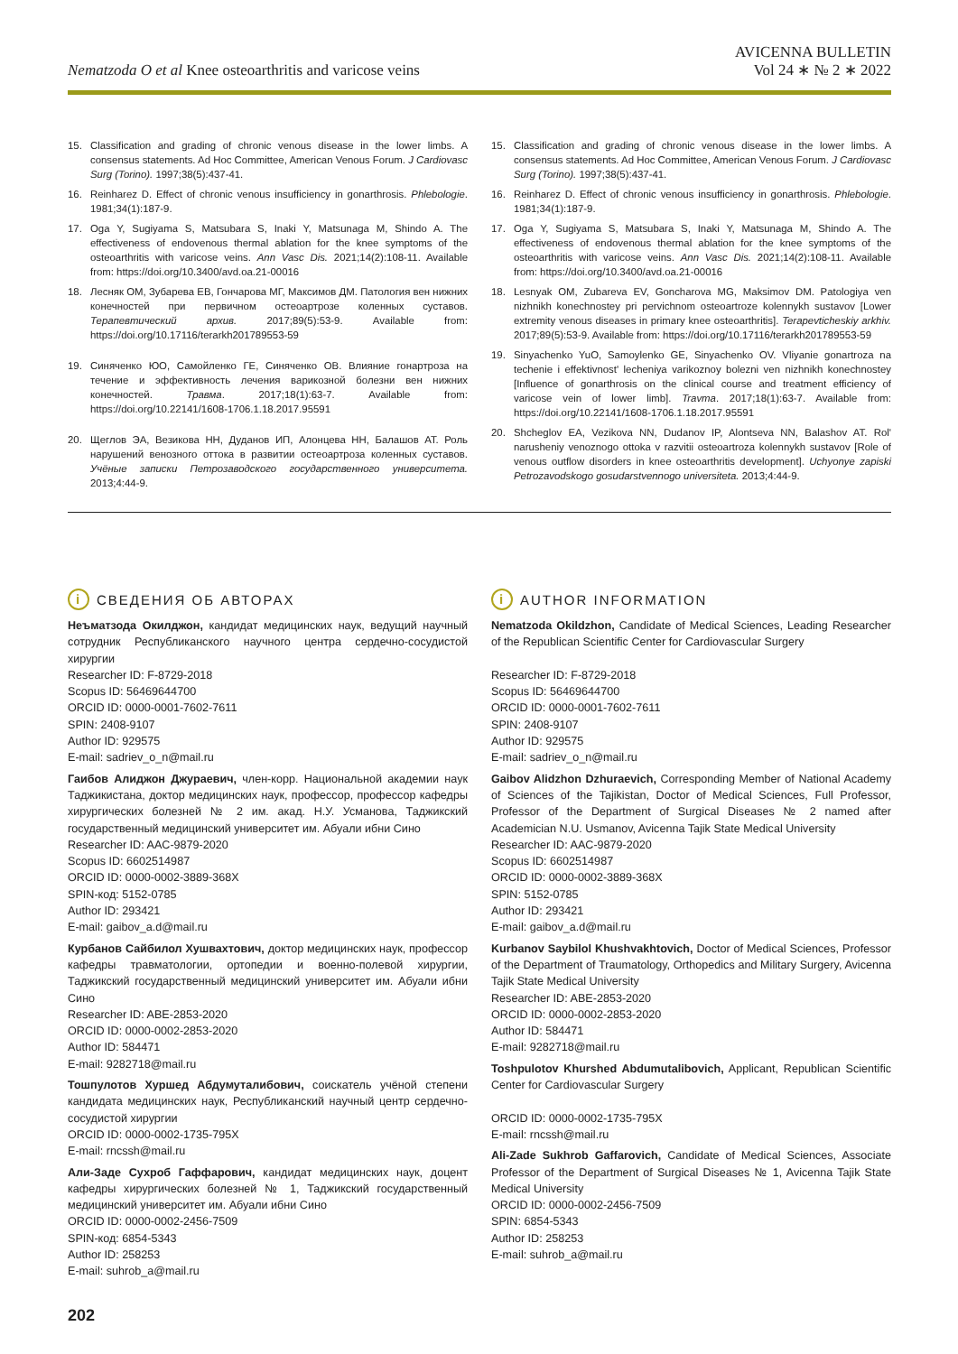Nematzoda O et al Knee osteoarthritis and varicose veins
AVICENNA BULLETIN
Vol 24 ∗ № 2 ∗ 2022
15. Classification and grading of chronic venous disease in the lower limbs. A consensus statements. Ad Hoc Committee, American Venous Forum. J Cardiovasc Surg (Torino). 1997;38(5):437-41.
16. Reinharez D. Effect of chronic venous insufficiency in gonarthrosis. Phlebologie. 1981;34(1):187-9.
17. Oga Y, Sugiyama S, Matsubara S, Inaki Y, Matsunaga M, Shindo A. The effectiveness of endovenous thermal ablation for the knee symptoms of the osteoarthritis with varicose veins. Ann Vasc Dis. 2021;14(2):108-11. Available from: https://doi.org/10.3400/avd.oa.21-00016
18. Лесняк ОМ, Зубарева ЕВ, Гончарова МГ, Максимов ДМ. Патология вен нижних конечностей при первичном остеоартрозе коленных суставов. Терапевтический архив. 2017;89(5):53-9. Available from: https://doi.org/10.17116/terarkh201789553-59
19. Синяченко ЮО, Самойленко ГЕ, Синяченко ОВ. Влияние гонартроза на течение и эффективность лечения варикозной болезни вен нижних конечностей. Травма. 2017;18(1):63-7. Available from: https://doi.org/10.22141/1608-1706.1.18.2017.95591
20. Щеглов ЭА, Везикова НН, Дуданов ИП, Алонцева НН, Балашов АТ. Роль нарушений венозного оттока в развитии остеоартроза коленных суставов. Учёные записки Петрозаводского государственного университета. 2013;4:44-9.
15. Classification and grading of chronic venous disease in the lower limbs. A consensus statements. Ad Hoc Committee, American Venous Forum. J Cardiovasc Surg (Torino). 1997;38(5):437-41.
16. Reinharez D. Effect of chronic venous insufficiency in gonarthrosis. Phlebologie. 1981;34(1):187-9.
17. Oga Y, Sugiyama S, Matsubara S, Inaki Y, Matsunaga M, Shindo A. The effectiveness of endovenous thermal ablation for the knee symptoms of the osteoarthritis with varicose veins. Ann Vasc Dis. 2021;14(2):108-11. Available from: https://doi.org/10.3400/avd.oa.21-00016
18. Lesnyak OM, Zubareva EV, Goncharova MG, Maksimov DM. Patologiya ven nizhnikh konechnostey pri pervichnom osteoartroze kolennykh sustavov [Lower extremity venous diseases in primary knee osteoarthritis]. Terapevticheskiy arkhiv. 2017;89(5):53-9. Available from: https://doi.org/10.17116/terarkh201789553-59
19. Sinyachenko YuO, Samoylenko GE, Sinyachenko OV. Vliyanie gonartroza na techenie i effektivnost' lecheniya varikoznoy bolezni ven nizhnikh konechnostey [Influence of gonarthrosis on the clinical course and treatment efficiency of varicose vein of lower limb]. Travma. 2017;18(1):63-7. Available from: https://doi.org/10.22141/1608-1706.1.18.2017.95591
20. Shcheglov EA, Vezikova NN, Dudanov IP, Alontseva NN, Balashov AT. Rol' narusheniy venoznogo ottoka v razvitii osteoartroza kolennykh sustavov [Role of venous outflow disorders in knee osteoarthritis development]. Uchyonye zapiski Petrozavodskogo gosudarstvennogo universiteta. 2013;4:44-9.
i СВЕДЕНИЯ ОБ АВТОРАХ
Неъматзода Окилджон, кандидат медицинских наук, ведущий научный сотрудник Республиканского научного центра сердечно-сосудистой хирургии
Researcher ID: F-8729-2018
Scopus ID: 56469644700
ORCID ID: 0000-0001-7602-7611
SPIN: 2408-9107
Author ID: 929575
E-mail: sadriev_o_n@mail.ru
Гаибов Алиджон Джураевич, член-корр. Национальной академии наук Таджикистана, доктор медицинских наук, профессор, профессор кафедры хирургических болезней № 2 им. акад. Н.У. Усманова, Таджикский государственный медицинский университет им. Абуали ибни Сино
Researcher ID: AAC-9879-2020
Scopus ID: 6602514987
ORCID ID: 0000-0002-3889-368X
SPIN-код: 5152-0785
Author ID: 293421
E-mail: gaibov_a.d@mail.ru
Курбанов Сайбилол Хушвахтович, доктор медицинских наук, профессор кафедры травматологии, ортопедии и военно-полевой хирургии, Таджикский государственный медицинский университет им. Абуали ибни Сино
Researcher ID: ABE-2853-2020
ORCID ID: 0000-0002-2853-2020
Author ID: 584471
E-mail: 9282718@mail.ru
Тошпулотов Хуршед Абдумуталибович, соискатель учёной степени кандидата медицинских наук, Республиканский научный центр сердечно-сосудистой хирургии
ORCID ID: 0000-0002-1735-795X
E-mail: rncssh@mail.ru
Али-Заде Сухроб Гаффарович, кандидат медицинских наук, доцент кафедры хирургических болезней № 1, Таджикский государственный медицинский университет им. Абуали ибни Сино
ORCID ID: 0000-0002-2456-7509
SPIN-код: 6854-5343
Author ID: 258253
E-mail: suhrob_a@mail.ru
i AUTHOR INFORMATION
Nematzoda Okildzhon, Candidate of Medical Sciences, Leading Researcher of the Republican Scientific Center for Cardiovascular Surgery
Researcher ID: F-8729-2018
Scopus ID: 56469644700
ORCID ID: 0000-0001-7602-7611
SPIN: 2408-9107
Author ID: 929575
E-mail: sadriev_o_n@mail.ru
Gaibov Alidzhon Dzhuraevich, Corresponding Member of National Academy of Sciences of the Tajikistan, Doctor of Medical Sciences, Full Professor, Professor of the Department of Surgical Diseases № 2 named after Academician N.U. Usmanov, Avicenna Tajik State Medical University
Researcher ID: AAC-9879-2020
Scopus ID: 6602514987
ORCID ID: 0000-0002-3889-368X
SPIN: 5152-0785
Author ID: 293421
E-mail: gaibov_a.d@mail.ru
Kurbanov Saybilol Khushvakhtovich, Doctor of Medical Sciences, Professor of the Department of Traumatology, Orthopedics and Military Surgery, Avicenna Tajik State Medical University
Researcher ID: ABE-2853-2020
ORCID ID: 0000-0002-2853-2020
Author ID: 584471
E-mail: 9282718@mail.ru
Toshpulotov Khurshed Abdumutalibovich, Applicant, Republican Scientific Center for Cardiovascular Surgery
ORCID ID: 0000-0002-1735-795X
E-mail: rncssh@mail.ru
Ali-Zade Sukhrob Gaffarovich, Candidate of Medical Sciences, Associate Professor of the Department of Surgical Diseases № 1, Avicenna Tajik State Medical University
ORCID ID: 0000-0002-2456-7509
SPIN: 6854-5343
Author ID: 258253
E-mail: suhrob_a@mail.ru
202